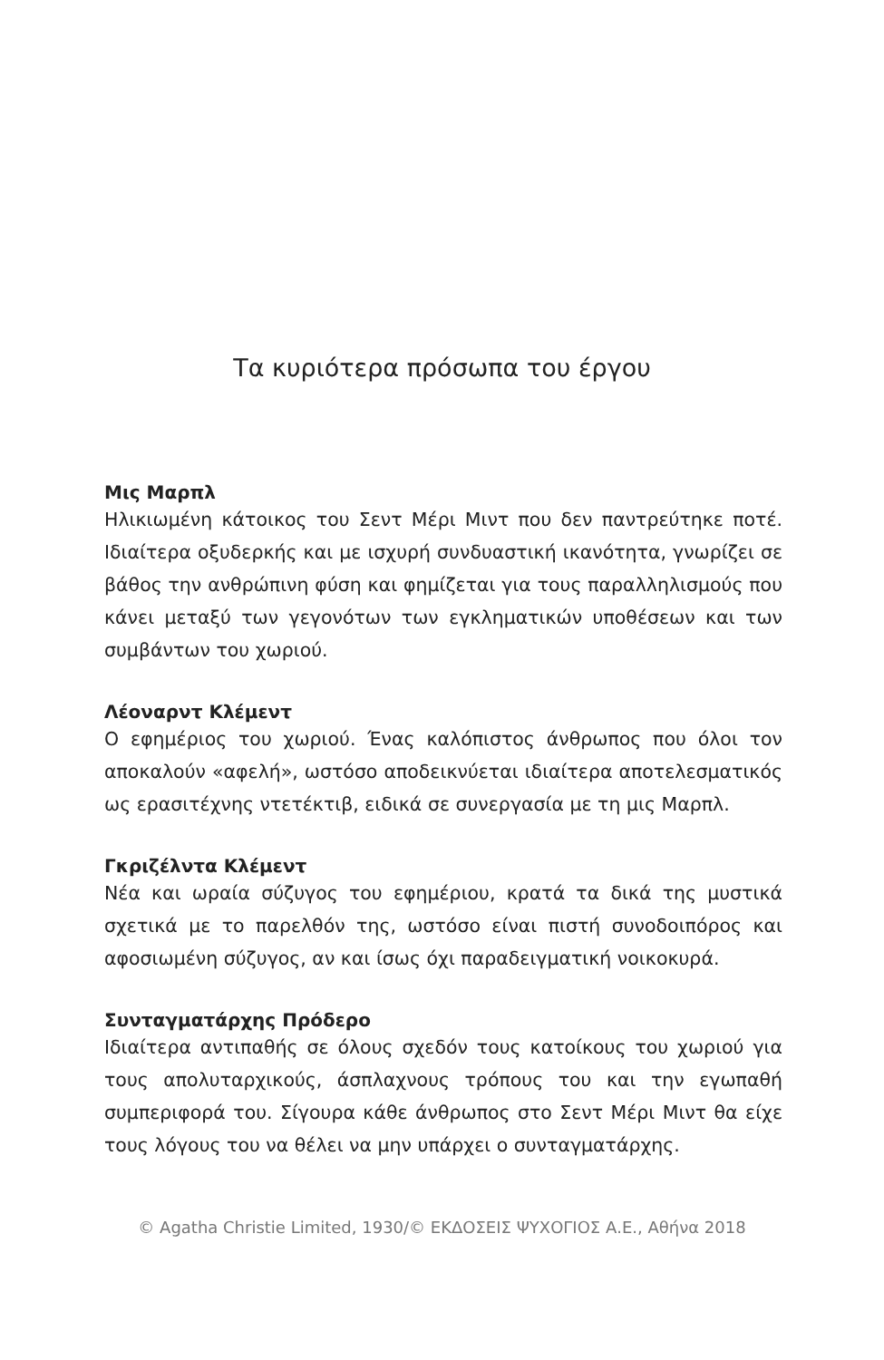Τα κυριότερα πρόσωπα του έργου
Μις Μαρπλ
Ηλικιωμένη κάτοικος του Σεντ Μέρι Μιντ που δεν παντρεύτηκε ποτέ. Ιδιαίτερα οξυδερκής και με ισχυρή συνδυαστική ικανότητα, γνωρίζει σε βάθος την ανθρώπινη φύση και φημίζεται για τους παραλληλισμούς που κάνει μεταξύ των γεγονότων των εγκληματικών υποθέσεων και των συμβάντων του χωριού.
Λέοναρντ Κλέμεντ
Ο εφημέριος του χωριού. Ένας καλόπιστος άνθρωπος που όλοι τον αποκαλούν «αφελή», ωστόσο αποδεικνύεται ιδιαίτερα αποτελεσματικός ως ερασιτέχνης ντετέκτιβ, ειδικά σε συνεργασία με τη μις Μαρπλ.
Γκριζέλντα Κλέμεντ
Νέα και ωραία σύζυγος του εφημέριου, κρατά τα δικά της μυστικά σχετικά με το παρελθόν της, ωστόσο είναι πιστή συνοδοιπόρος και αφοσιωμένη σύζυγος, αν και ίσως όχι παραδειγματική νοικοκυρά.
Συνταγματάρχης Πρόδερο
Ιδιαίτερα αντιπαθής σε όλους σχεδόν τους κατοίκους του χωριού για τους απολυταρχικούς, άσπλαχνους τρόπους του και την εγωπαθή συμπεριφορά του. Σίγουρα κάθε άνθρωπος στο Σεντ Μέρι Μιντ θα είχε τους λόγους του να θέλει να μην υπάρχει ο συνταγματάρχης.
© Agatha Christie Limited, 1930/© ΕΚΔΟΣΕΙΣ ΨΥΧΟΓΙΟΣ Α.Ε., Αθήνα 2018